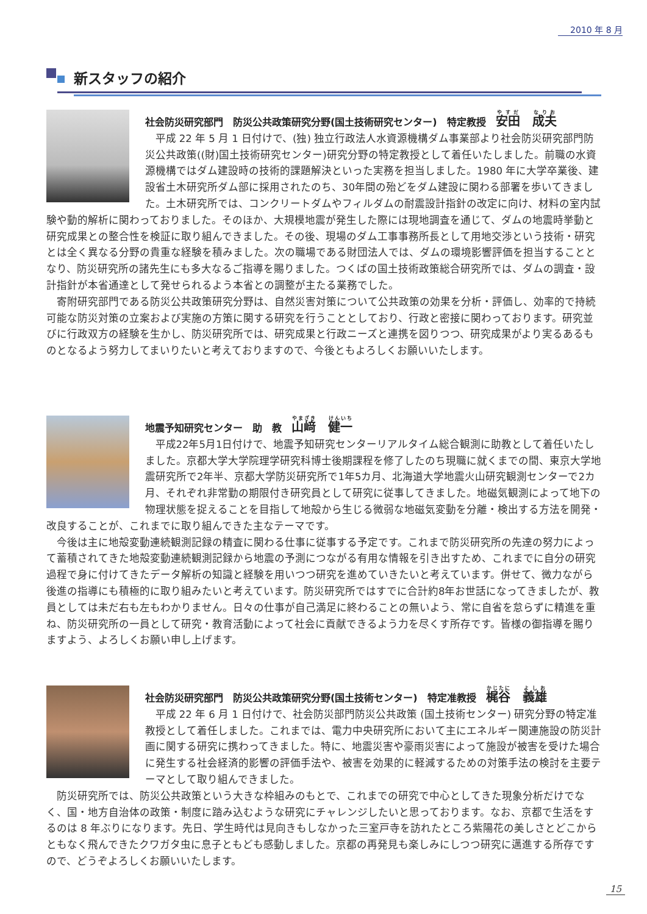2010 年 8 月
新スタッフの紹介
社会防災研究部門　防災公共政策研究分野(国土技術研究センター)　特定教授　安田　成夫
平成 22 年 5 月 1 日付けで、(独) 独立行政法人水資源機構ダム事業部より社会防災研究部門防災公共政策((財)国土技術研究センター)研究分野の特定教授として着任いたしました。前職の水資源機構ではダム建設時の技術的課題解決といった実務を担当しました。1980 年に大学卒業後、建設省土木研究所ダム部に採用されたのち、30年間の殆どをダム建設に関わる部署を歩いてきました。土木研究所では、コンクリートダムやフィルダムの耐震設計指針の改定に向け、材料の室内試験や動的解析に関わっておりました。そのほか、大規模地震が発生した際には現地調査を通じて、ダムの地震時挙動と研究成果との整合性を検証に取り組んできました。その後、現場のダム工事事務所長として用地交渉という技術・研究とは全く異なる分野の貴重な経験を積みました。次の職場である財団法人では、ダムの環境影響評価を担当することとなり、防災研究所の諸先生にも多大なるご指導を賜りました。つくばの国土技術政策総合研究所では、ダムの調査・設計指針が本省通達として発せられるよう本省との調整が主たる業務でした。
寄附研究部門である防災公共政策研究分野は、自然災害対策について公共政策の効果を分析・評価し、効率的で持続可能な防災対策の立案および実施の方策に関する研究を行うこととしており、行政と密接に関わっております。研究並びに行政双方の経験を生かし、防災研究所では、研究成果と行政ニーズと連携を図りつつ、研究成果がより実るあるものとなるよう努力してまいりたいと考えておりますので、今後ともよろしくお願いいたします。
地震予知研究センター　助　教　山﨑　健一
平成22年5月1日付けで、地震予知研究センターリアルタイム総合観測に助教として着任いたしました。京都大学大学院理学研究科博士後期課程を修了したのち現職に就くまでの間、東京大学地震研究所で2年半、京都大学防災研究所で1年5カ月、北海道大学地震火山研究観測センターで2カ月、それぞれ非常勤の期限付き研究員として研究に従事してきました。地磁気観測によって地下の物理状態を捉えることを目指して地殻から生じる微弱な地磁気変動を分離・検出する方法を開発・改良することが、これまでに取り組んできた主なテーマです。
今後は主に地殻変動連続観測記録の精査に関わる仕事に従事する予定です。これまで防災研究所の先達の努力によって蓄積されてきた地殻変動連続観測記録から地震の予測につながる有用な情報を引き出すため、これまでに自分の研究過程で身に付けてきたデータ解析の知識と経験を用いつつ研究を進めていきたいと考えています。併せて、微力ながら後進の指導にも積極的に取り組みたいと考えています。防災研究所ではすでに合計約8年お世話になってきましたが、教員としては未だ右も左もわかりません。日々の仕事が自己満足に終わることの無いよう、常に自省を怠らずに精進を重ね、防災研究所の一員として研究・教育活動によって社会に貢献できるよう力を尽くす所存です。皆様の御指導を賜りますよう、よろしくお願い申し上げます。
社会防災研究部門　防災公共政策研究分野(国土技術センター)　特定准教授　梶谷　義雄
平成 22 年 6 月 1 日付けで、社会防災部門防災公共政策 (国土技術センター) 研究分野の特定准教授として着任しました。これまでは、電力中央研究所において主にエネルギー関連施設の防災計画に関する研究に携わってきました。特に、地震災害や豪雨災害によって施設が被害を受けた場合に発生する社会経済的影響の評価手法や、被害を効果的に軽減するための対策手法の検討を主要テーマとして取り組んできました。
防災研究所では、防災公共政策という大きな枠組みのもとで、これまでの研究で中心としてきた現象分析だけでなく、国・地方自治体の政策・制度に踏み込むような研究にチャレンジしたいと思っております。なお、京都で生活をするのは 8 年ぶりになります。先日、学生時代は見向きもしなかった三室戸寺を訪れたところ紫陽花の美しさとどこからともなく飛んできたクワガタ虫に息子ともども感動しました。京都の再発見も楽しみにしつつ研究に邁進する所存ですので、どうぞよろしくお願いいたします。
15